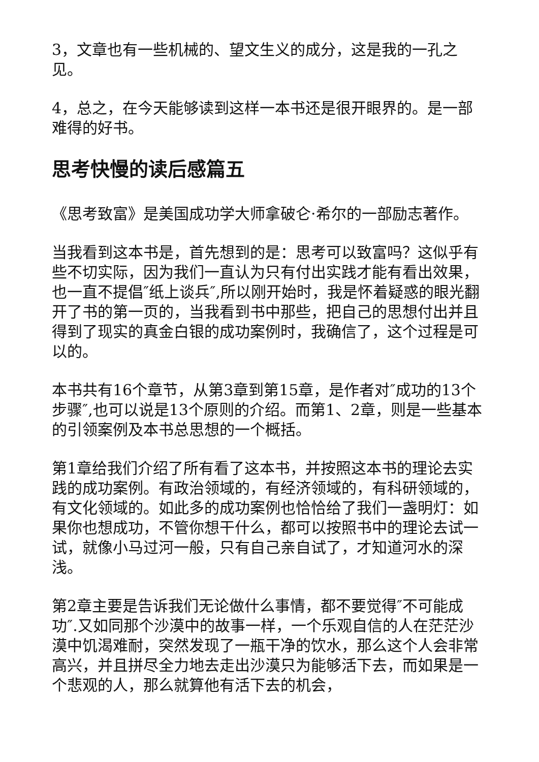3，文章也有一些机械的、望文生义的成分，这是我的一孔之见。
4，总之，在今天能够读到这样一本书还是很开眼界的。是一部难得的好书。
思考快慢的读后感篇五
《思考致富》是美国成功学大师拿破仑·希尔的一部励志著作。
当我看到这本书是，首先想到的是：思考可以致富吗？这似乎有些不切实际，因为我们一直认为只有付出实践才能有看出效果，也一直不提倡″纸上谈兵″,所以刚开始时，我是怀着疑惑的眼光翻开了书的第一页的，当我看到书中那些，把自己的思想付出并且得到了现实的真金白银的成功案例时，我确信了，这个过程是可以的。
本书共有16个章节，从第3章到第15章，是作者对″成功的13个步骤″,也可以说是13个原则的介绍。而第1、2章，则是一些基本的引领案例及本书总思想的一个概括。
第1章给我们介绍了所有看了这本书，并按照这本书的理论去实践的成功案例。有政治领域的，有经济领域的，有科研领域的，有文化领域的。如此多的成功案例也恰恰给了我们一盏明灯：如果你也想成功，不管你想干什么，都可以按照书中的理论去试一试，就像小马过河一般，只有自己亲自试了，才知道河水的深浅。
第2章主要是告诉我们无论做什么事情，都不要觉得″不可能成功″.又如同那个沙漠中的故事一样，一个乐观自信的人在茫茫沙漠中饥渴难耐，突然发现了一瓶干净的饮水，那么这个人会非常高兴，并且拼尽全力地去走出沙漠只为能够活下去，而如果是一个悲观的人，那么就算他有活下去的机会，